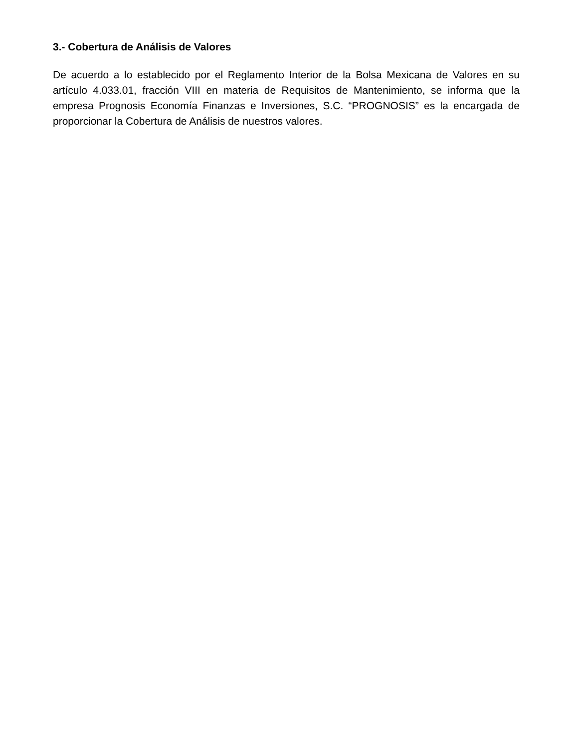3.- Cobertura de Análisis de Valores
De acuerdo a lo establecido por el Reglamento Interior de la Bolsa Mexicana de Valores en su artículo 4.033.01, fracción VIII en materia de Requisitos de Mantenimiento, se informa que la empresa Prognosis Economía Finanzas e Inversiones, S.C. “PROGNOSIS” es la encargada de proporcionar la Cobertura de Análisis de nuestros valores.